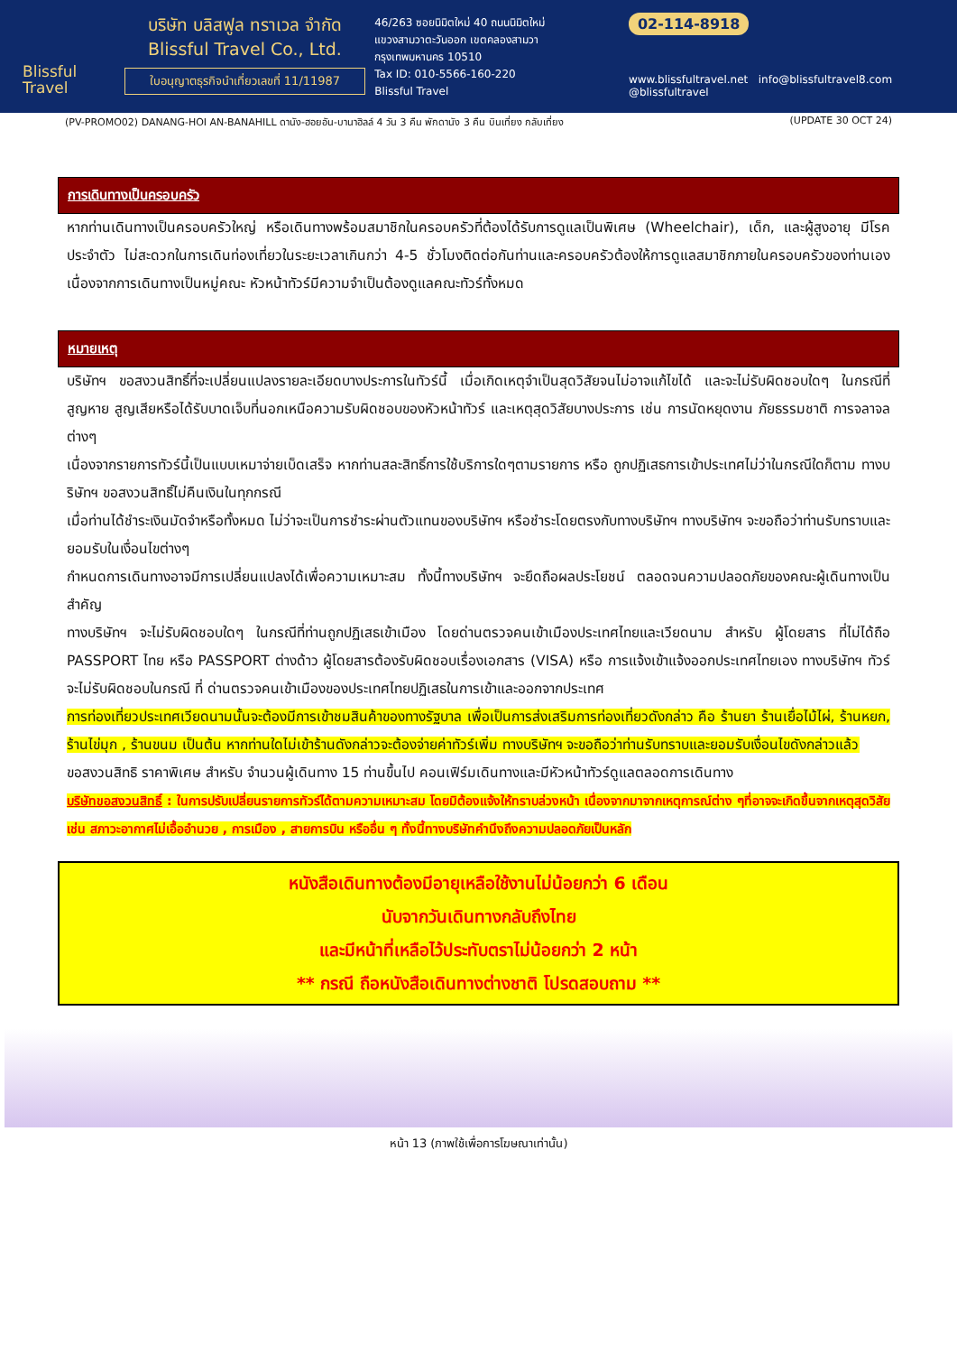Blissful
Travel
บริษัท บลิสฟูล ทราเวล จำกัด
Blissful Travel Co., Ltd.
ใบอนุญาตธุรกิจนำเที่ยวเลขที่ 11/11987
46/263 ซอยนิมิตใหม่ 40 ถนนนิมิตใหม่
แขวงสามวาตะวันออก เขตคลองสามวา
กรุงเทพมหานคร 10510
Tax ID: 010-5566-160-220
Blissful Travel
02-114-8918
www.blissfultravel.net info@blissfultravel8.com @blissfultravel
(PV-PROMO02) DANANG-HOI AN-BANAHILL ดานัง-ฮอยอัน-บานาฮิลล์ 4 วัน 3 คืน พักดานัง 3 คืน บินเที่ยง กลับเที่ยง (UPDATE 30 OCT 24)
การเดินทางเป็นครอบครัว
หากท่านเดินทางเป็นครอบครัวใหญ่ หรือเดินทางพร้อมสมาชิกในครอบครัวที่ต้องได้รับการดูแลเป็นพิเศษ (Wheelchair), เด็ก, และผู้สูงอายุ มีโรคประจำตัว ไม่สะดวกในการเดินท่องเที่ยวในระยะเวลาเกินกว่า 4-5 ชั่วโมงติดต่อกันท่านและครอบครัวต้องให้การดูแลสมาชิกภายในครอบครัวของท่านเอง เนื่องจากการเดินทางเป็นหมู่คณะ หัวหน้าทัวร์มีความจำเป็นต้องดูแลคณะทัวร์ทั้งหมด
หมายเหตุ
บริษัทฯ ขอสงวนสิทธิ์ที่จะเปลี่ยนแปลงรายละเอียดบางประการในทัวร์นี้ เมื่อเกิดเหตุจำเป็นสุดวิสัยจนไม่อาจแก้ไขได้ และจะไม่รับผิดชอบใดๆ ในกรณีที่สูญหาย สูญเสียหรือได้รับบาดเจ็บที่นอกเหนือความรับผิดชอบของหัวหน้าทัวร์ และเหตุสุดวิสัยบางประการ เช่น การนัดหยุดงาน ภัยธรรมชาติ การจลาจล ต่างๆ
เนื่องจากรายการทัวร์นี้เป็นแบบเหมาจ่ายเบ็ดเสร็จ หากท่านสละสิทธิ์การใช้บริการใดๆตามรายการ หรือ ถูกปฏิเสธการเข้าประเทศไม่ว่าในกรณีใดก็ตาม ทางบริษัทฯ ขอสงวนสิทธิ์ไม่คืนเงินในทุกกรณี
เมื่อท่านได้ชำระเงินมัดจำหรือทั้งหมด ไม่ว่าจะเป็นการชำระผ่านตัวแทนของบริษัทฯ หรือชำระโดยตรงกับทางบริษัทฯ ทางบริษัทฯ จะขอถือว่าท่านรับทราบและยอมรับในเงื่อนไขต่างๆ
กำหนดการเดินทางอาจมีการเปลี่ยนแปลงได้เพื่อความเหมาะสม ทั้งนี้ทางบริษัทฯ จะยึดถือผลประโยชน์ ตลอดจนความปลอดภัยของคณะผู้เดินทางเป็นสำคัญ
ทางบริษัทฯ จะไม่รับผิดชอบใดๆ ในกรณีที่ท่านถูกปฏิเสธเข้าเมือง โดยด่านตรวจคนเข้าเมืองประเทศไทยและเวียดนาม สำหรับ ผู้โดยสาร ที่ไม่ได้ถือ PASSPORT ไทย หรือ PASSPORT ต่างด้าว ผู้โดยสารต้องรับผิดชอบเรื่องเอกสาร (VISA) หรือ การแจ้งเข้าแจ้งออกประเทศไทยเอง ทางบริษัทฯ ทัวร์ จะไม่รับผิดชอบในกรณี ที่ ด่านตรวจคนเข้าเมืองของประเทศไทยปฏิเสธในการเข้าและออกจากประเทศ
การท่องเที่ยวประเทศเวียดนามนั้นจะต้องมีการเข้าชมสินค้าของทางรัฐบาล เพื่อเป็นการส่งเสริมการท่องเที่ยวดังกล่าว คือ ร้านยา ร้านเยื่อไม้ไผ่, ร้านหยก, ร้านไข่มุก , ร้านขนม เป็นต้น หากท่านใดไม่เข้าร้านดังกล่าวจะต้องจ่ายค่าทัวร์เพิ่ม ทางบริษัทฯ จะขอถือว่าท่านรับทราบและยอมรับเงื่อนไขดังกล่าวแล้ว
ขอสงวนสิทธิ ราคาพิเศษ สำหรับ จำนวนผู้เดินทาง 15 ท่านขึ้นไป คอนเฟิร์มเดินทางและมีหัวหน้าทัวร์ดูแลตลอดการเดินทาง
บริษัทขอสงวนสิทธิ์ : ในการปรับเปลี่ยนรายการทัวร์ได้ตามความเหมาะสม โดยมิต้องแจ้งให้ทราบล่วงหน้า เนื่องจากมาจากเหตุการณ์ต่าง ๆที่อาจจะเกิดขึ้นจากเหตุสุดวิสัย เช่น สภาวะอากาศไม่เอื้ออำนวย , การเมือง , สายการบิน หรืออื่น ๆ ทั้งนี้ทางบริษัทคำนึงถึงความปลอดภัยเป็นหลัก
หนังสือเดินทางต้องมีอายุเหลือใช้งานไม่น้อยกว่า 6 เดือน
นับจากวันเดินทางกลับถึงไทย
และมีหน้าที่เหลือไว้ประทับตราไม่น้อยกว่า 2 หน้า
** กรณี ถือหนังสือเดินทางต่างชาติ โปรดสอบถาม **
หน้า 13 (ภาพใช้เพื่อการโฆษณาเท่านั้น)